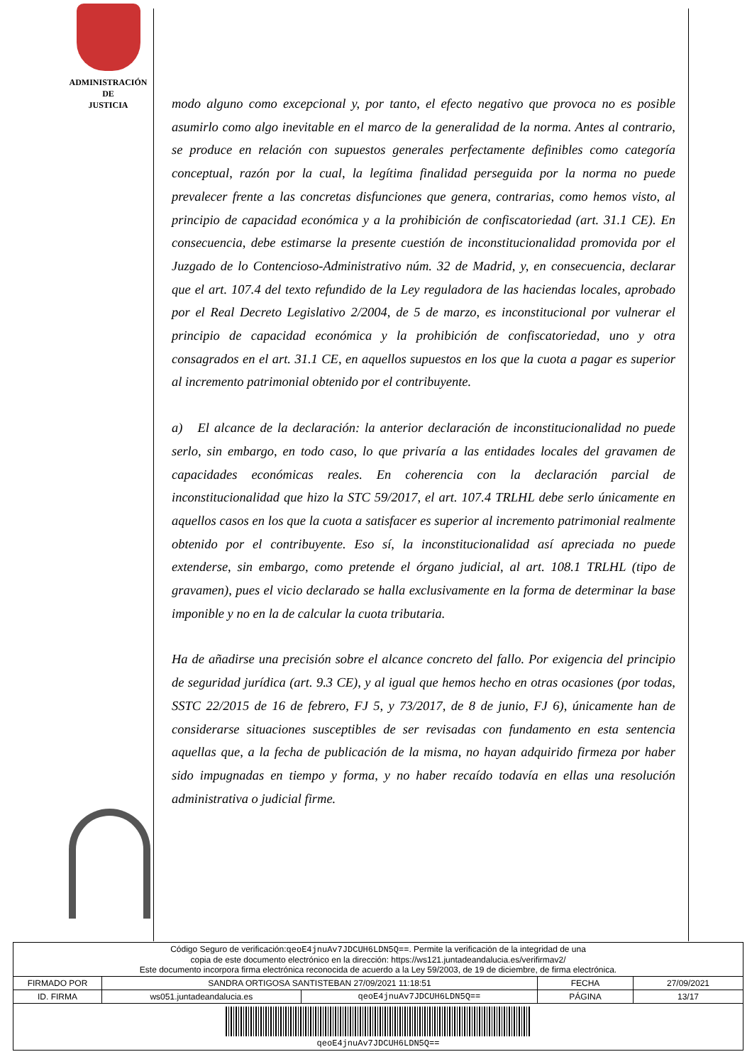ADMINISTRACIÓN
DE
JUSTICIA
modo alguno como excepcional y, por tanto, el efecto negativo que provoca no es posible asumirlo como algo inevitable en el marco de la generalidad de la norma. Antes al contrario, se produce en relación con supuestos generales perfectamente definibles como categoría conceptual, razón por la cual, la legítima finalidad perseguida por la norma no puede prevalecer frente a las concretas disfunciones que genera, contrarias, como hemos visto, al principio de capacidad económica y a la prohibición de confiscatoriedad (art. 31.1 CE). En consecuencia, debe estimarse la presente cuestión de inconstitucionalidad promovida por el Juzgado de lo Contencioso-Administrativo núm. 32 de Madrid, y, en consecuencia, declarar que el art. 107.4 del texto refundido de la Ley reguladora de las haciendas locales, aprobado por el Real Decreto Legislativo 2/2004, de 5 de marzo, es inconstitucional por vulnerar el principio de capacidad económica y la prohibición de confiscatoriedad, uno y otra consagrados en el art. 31.1 CE, en aquellos supuestos en los que la cuota a pagar es superior al incremento patrimonial obtenido por el contribuyente.
a) El alcance de la declaración: la anterior declaración de inconstitucionalidad no puede serlo, sin embargo, en todo caso, lo que privaría a las entidades locales del gravamen de capacidades económicas reales. En coherencia con la declaración parcial de inconstitucionalidad que hizo la STC 59/2017, el art. 107.4 TRLHL debe serlo únicamente en aquellos casos en los que la cuota a satisfacer es superior al incremento patrimonial realmente obtenido por el contribuyente. Eso sí, la inconstitucionalidad así apreciada no puede extenderse, sin embargo, como pretende el órgano judicial, al art. 108.1 TRLHL (tipo de gravamen), pues el vicio declarado se halla exclusivamente en la forma de determinar la base imponible y no en la de calcular la cuota tributaria.
Ha de añadirse una precisión sobre el alcance concreto del fallo. Por exigencia del principio de seguridad jurídica (art. 9.3 CE), y al igual que hemos hecho en otras ocasiones (por todas, SSTC 22/2015 de 16 de febrero, FJ 5, y 73/2017, de 8 de junio, FJ 6), únicamente han de considerarse situaciones susceptibles de ser revisadas con fundamento en esta sentencia aquellas que, a la fecha de publicación de la misma, no hayan adquirido firmeza por haber sido impugnadas en tiempo y forma, y no haber recaído todavía en ellas una resolución administrativa o judicial firme.
| Código Seguro de verificación: qeoE4jnuAv7JDCUH6LDN5Q== . Permite la verificación de la integridad de una copia de este documento electrónico en la dirección: https://ws121.juntadeandalucia.es/verifirmav2/ Este documento incorpora firma electrónica reconocida de acuerdo a la Ley 59/2003, de 19 de diciembre, de firma electrónica. | | | | |
| FIRMADO POR | SANDRA ORTIGOSA SANTISTEBAN 27/09/2021 11:18:51 | | FECHA | 27/09/2021 |
| ID. FIRMA | ws051.juntadeandalucia.es | qeoE4jnuAv7JDCUH6LDN5Q== | PÁGINA | 13/17 |
| qeoE4jnuAv7JDCUH6LDN5Q== | | | | |